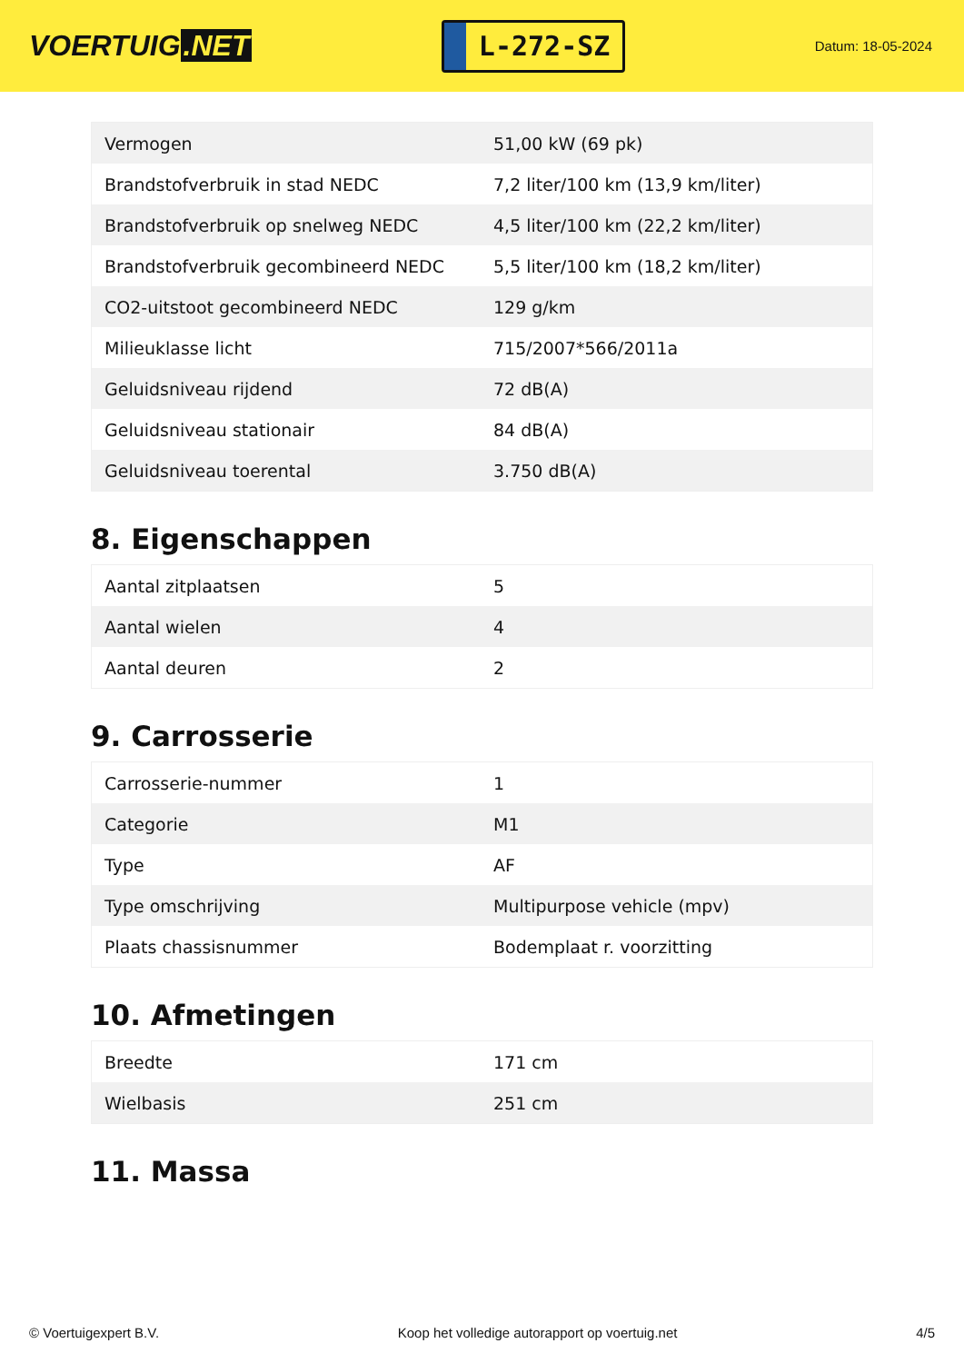VOERTUIG.NET
L-272-SZ
Datum: 18-05-2024
| Vermogen | 51,00 kW (69 pk) |
| Brandstofverbruik in stad NEDC | 7,2 liter/100 km (13,9 km/liter) |
| Brandstofverbruik op snelweg NEDC | 4,5 liter/100 km (22,2 km/liter) |
| Brandstofverbruik gecombineerd NEDC | 5,5 liter/100 km (18,2 km/liter) |
| CO2-uitstoot gecombineerd NEDC | 129 g/km |
| Milieuklasse licht | 715/2007*566/2011a |
| Geluidsniveau rijdend | 72 dB(A) |
| Geluidsniveau stationair | 84 dB(A) |
| Geluidsniveau toerental | 3.750 dB(A) |
8. Eigenschappen
| Aantal zitplaatsen | 5 |
| Aantal wielen | 4 |
| Aantal deuren | 2 |
9. Carrosserie
| Carrosserie-nummer | 1 |
| Categorie | M1 |
| Type | AF |
| Type omschrijving | Multipurpose vehicle (mpv) |
| Plaats chassisnummer | Bodemplaat r. voorzitting |
10. Afmetingen
| Breedte | 171 cm |
| Wielbasis | 251 cm |
11. Massa
© Voertuigexpert B.V. Koop het volledige autorapport op voertuig.net 4/5